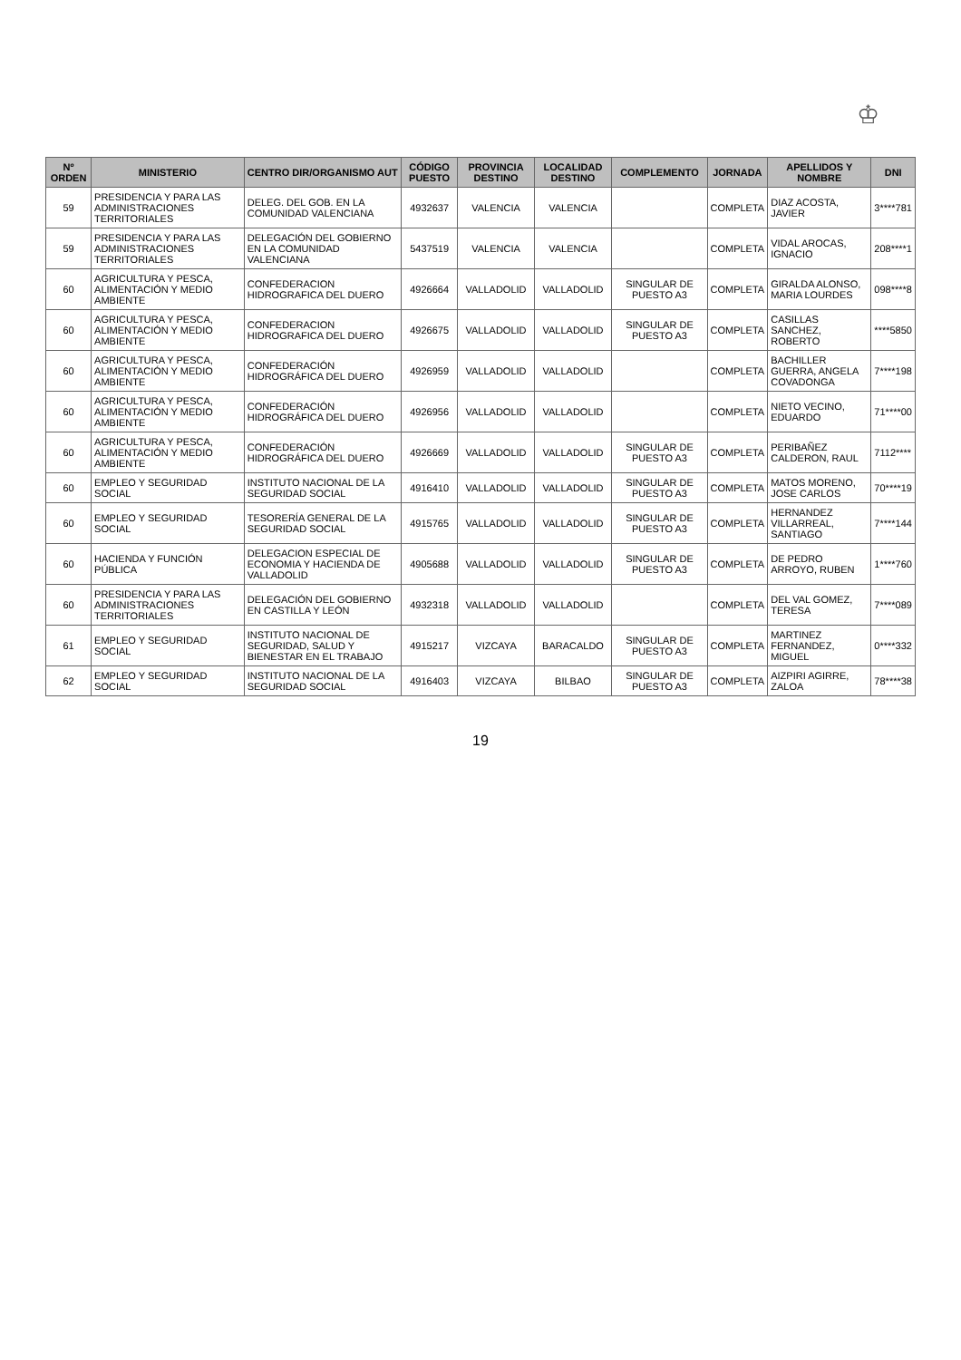♔
| Nº ORDEN | MINISTERIO | CENTRO DIR/ORGANISMO AUT | CÓDIGO PUESTO | PROVINCIA DESTINO | LOCALIDAD DESTINO | COMPLEMENTO | JORNADA | APELLIDOS Y NOMBRE | DNI |
| --- | --- | --- | --- | --- | --- | --- | --- | --- | --- |
| 59 | PRESIDENCIA Y PARA LAS ADMINISTRACIONES TERRITORIALES | DELEG. DEL GOB. EN LA COMUNIDAD VALENCIANA | 4932637 | VALENCIA | VALENCIA | | COMPLETA | DIAZ ACOSTA, JAVIER | 3****781 |
| 59 | PRESIDENCIA Y PARA LAS ADMINISTRACIONES TERRITORIALES | DELEGACIÓN DEL GOBIERNO EN LA COMUNIDAD VALENCIANA | 5437519 | VALENCIA | VALENCIA | | COMPLETA | VIDAL AROCAS, IGNACIO | 208****1 |
| 60 | AGRICULTURA Y PESCA, ALIMENTACIÓN Y MEDIO AMBIENTE | CONFEDERACION HIDROGRAFICA DEL DUERO | 4926664 | VALLADOLID | VALLADOLID | SINGULAR DE PUESTO A3 | COMPLETA | GIRALDA ALONSO, MARIA LOURDES | 098****8 |
| 60 | AGRICULTURA Y PESCA, ALIMENTACIÓN Y MEDIO AMBIENTE | CONFEDERACION HIDROGRAFICA DEL DUERO | 4926675 | VALLADOLID | VALLADOLID | SINGULAR DE PUESTO A3 | COMPLETA | CASILLAS SANCHEZ, ROBERTO | ****5850 |
| 60 | AGRICULTURA Y PESCA, ALIMENTACIÓN Y MEDIO AMBIENTE | CONFEDERACIÓN HIDROGRÁFICA DEL DUERO | 4926959 | VALLADOLID | VALLADOLID | | COMPLETA | BACHILLER GUERRA, ANGELA COVADONGA | 7****198 |
| 60 | AGRICULTURA Y PESCA, ALIMENTACIÓN Y MEDIO AMBIENTE | CONFEDERACIÓN HIDROGRÁFICA DEL DUERO | 4926956 | VALLADOLID | VALLADOLID | | COMPLETA | NIETO VECINO, EDUARDO | 71****00 |
| 60 | AGRICULTURA Y PESCA, ALIMENTACIÓN Y MEDIO AMBIENTE | CONFEDERACIÓN HIDROGRÁFICA DEL DUERO | 4926669 | VALLADOLID | VALLADOLID | SINGULAR DE PUESTO A3 | COMPLETA | PERIBAÑEZ CALDERON, RAUL | 7112**** |
| 60 | EMPLEO Y SEGURIDAD SOCIAL | INSTITUTO NACIONAL DE LA SEGURIDAD SOCIAL | 4916410 | VALLADOLID | VALLADOLID | SINGULAR DE PUESTO A3 | COMPLETA | MATOS MORENO, JOSE CARLOS | 70****19 |
| 60 | EMPLEO Y SEGURIDAD SOCIAL | TESORERÍA GENERAL DE LA SEGURIDAD SOCIAL | 4915765 | VALLADOLID | VALLADOLID | SINGULAR DE PUESTO A3 | COMPLETA | HERNANDEZ VILLARREAL, SANTIAGO | 7****144 |
| 60 | HACIENDA Y FUNCIÓN PÚBLICA | DELEGACION ESPECIAL DE ECONOMIA Y HACIENDA DE VALLADOLID | 4905688 | VALLADOLID | VALLADOLID | SINGULAR DE PUESTO A3 | COMPLETA | DE PEDRO ARROYO, RUBEN | 1****760 |
| 60 | PRESIDENCIA Y PARA LAS ADMINISTRACIONES TERRITORIALES | DELEGACIÓN DEL GOBIERNO EN CASTILLA Y LEÓN | 4932318 | VALLADOLID | VALLADOLID | | COMPLETA | DEL VAL GOMEZ, TERESA | 7****089 |
| 61 | EMPLEO Y SEGURIDAD SOCIAL | INSTITUTO NACIONAL DE SEGURIDAD, SALUD Y BIENESTAR EN EL TRABAJO | 4915217 | VIZCAYA | BARACALDO | SINGULAR DE PUESTO A3 | COMPLETA | MARTINEZ FERNANDEZ, MIGUEL | 0****332 |
| 62 | EMPLEO Y SEGURIDAD SOCIAL | INSTITUTO NACIONAL DE LA SEGURIDAD SOCIAL | 4916403 | VIZCAYA | BILBAO | SINGULAR DE PUESTO A3 | COMPLETA | AIZPIRI AGIRRE, ZALOA | 78****38 |
19